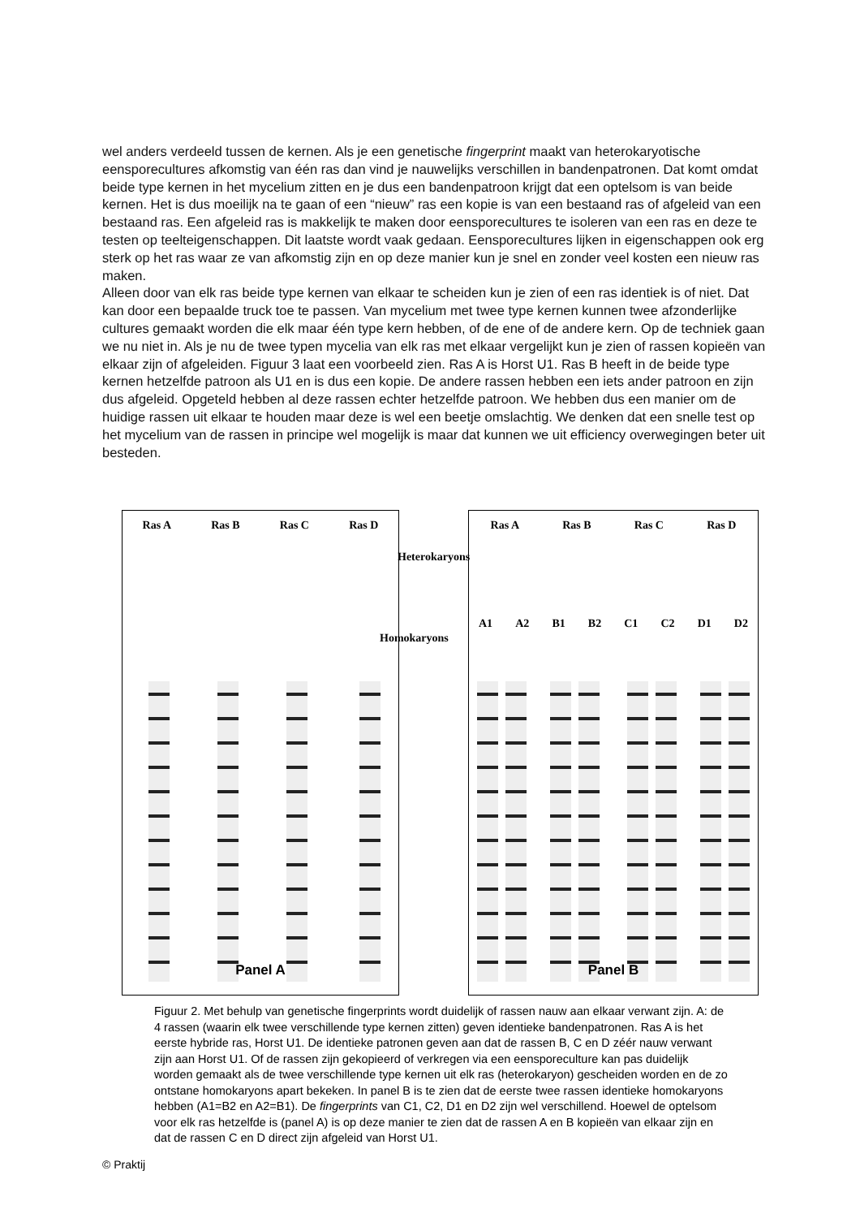wel anders verdeeld tussen de kernen. Als je een genetische fingerprint maakt van heterokaryotische eensporecultures afkomstig van één ras dan vind je nauwelijks verschillen in bandenpatronen. Dat komt omdat beide type kernen in het mycelium zitten en je dus een bandenpatroon krijgt dat een optelsom is van beide kernen. Het is dus moeilijk na te gaan of een “nieuw” ras een kopie is van een bestaand ras of afgeleid van een bestaand ras. Een afgeleid ras is makkelijk te maken door eensporecultures te isoleren van een ras en deze te testen op teelteigenschappen. Dit laatste wordt vaak gedaan. Eensporecultures lijken in eigenschappen ook erg sterk op het ras waar ze van afkomstig zijn en op deze manier kun je snel en zonder veel kosten een nieuw ras maken.
Alleen door van elk ras beide type kernen van elkaar te scheiden kun je zien of een ras identiek is of niet. Dat kan door een bepaalde truck toe te passen. Van mycelium met twee type kernen kunnen twee afzonderlijke cultures gemaakt worden die elk maar één type kern hebben, of de ene of de andere kern. Op de techniek gaan we nu niet in. Als je nu de twee typen mycelia van elk ras met elkaar vergelijkt kun je zien of rassen kopieën van elkaar zijn of afgeleiden. Figuur 3 laat een voorbeeld zien. Ras A is Horst U1. Ras B heeft in de beide type kernen hetzelfde patroon als U1 en is dus een kopie. De andere rassen hebben een iets ander patroon en zijn dus afgeleid. Opgeteld hebben al deze rassen echter hetzelfde patroon. We hebben dus een manier om de huidige rassen uit elkaar te houden maar deze is wel een beetje omslachtig. We denken dat een snelle test op het mycelium van de rassen in principe wel mogelijk is maar dat kunnen we uit efficiency overwegingen beter uit besteden.
Ras A Ras B Ras C Ras D
Panel A
Ras A Ras B Ras C Ras D
A1 A2 B1 B2 C1 C2 D1 D2
Panel B
Heterokaryons
Homokaryons
Figuur 2. Met behulp van genetische fingerprints wordt duidelijk of rassen nauw aan elkaar verwant zijn. A: de 4 rassen (waarin elk twee verschillende type kernen zitten) geven identieke bandenpatronen. Ras A is het eerste hybride ras, Horst U1. De identieke patronen geven aan dat de rassen B, C en D zéér nauw verwant zijn aan Horst U1. Of de rassen zijn gekopieerd of verkregen via een eensporeculture kan pas duidelijk worden gemaakt als de twee verschillende type kernen uit elk ras (heterokaryon) gescheiden worden en de zo ontstane homokaryons apart bekeken. In panel B is te zien dat de eerste twee rassen identieke homokaryons hebben (A1=B2 en A2=B1). De fingerprints van C1, C2, D1 en D2 zijn wel verschillend. Hoewel de optelsom voor elk ras hetzelfde is (panel A) is op deze manier te zien dat de rassen A en B kopieën van elkaar zijn en dat de rassen C en D direct zijn afgeleid van Horst U1.
© Praktij